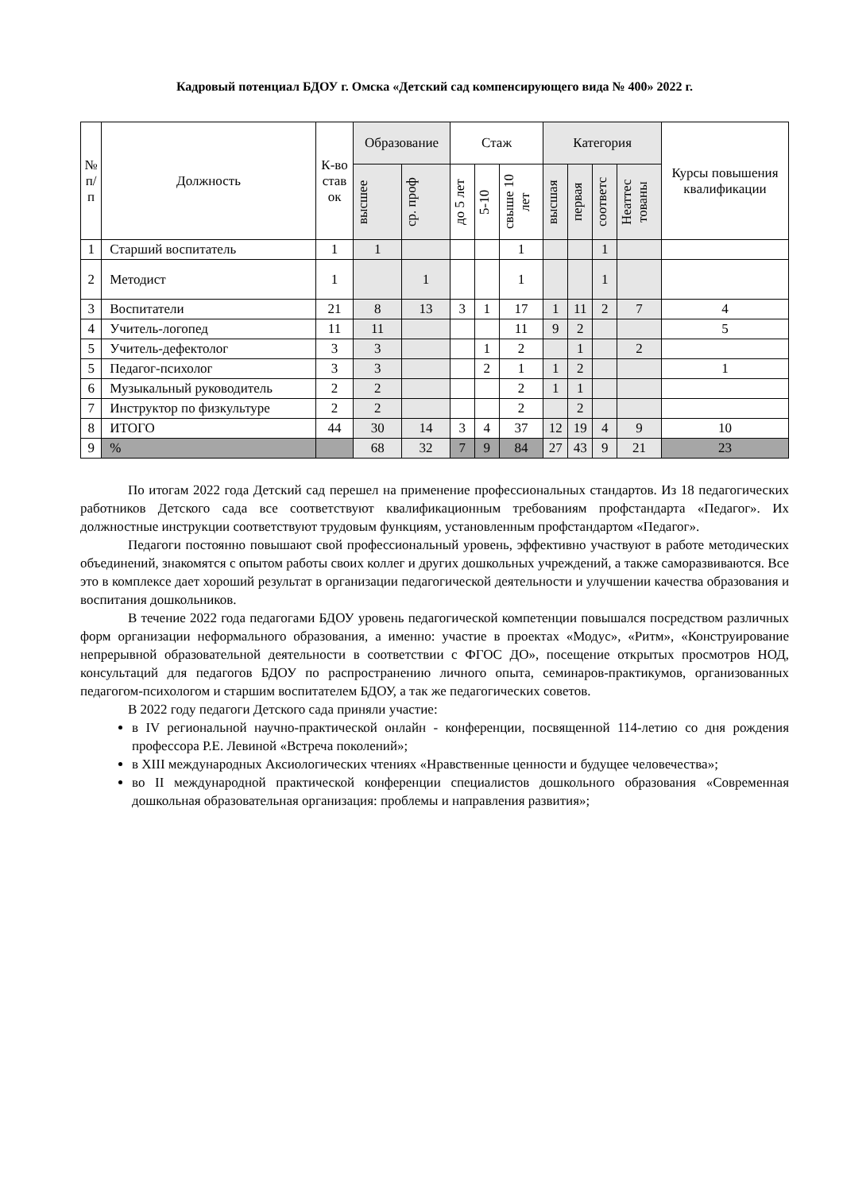Кадровый потенциал БДОУ г. Омска «Детский сад компенсирующего вида № 400» 2022 г.
| № п/ п | Должность | К-во став ок | Образование | | Стаж | | | Категория | | | | Курсы повышения квалификации |
| --- | --- | --- | --- | --- | --- | --- | --- | --- | --- | --- | --- | --- |
| | | | высшее | ср. проф | до 5 лет | 5-10 | свыше 10 лет | высшая | первая | соответс | Неаттес тованы | |
| 1 | Старший воспитатель | 1 | 1 | | | | 1 | | | 1 | | |
| 2 | Методист | 1 | | 1 | | | 1 | | | 1 | | |
| 3 | Воспитатели | 21 | 8 | 13 | 3 | 1 | 17 | 1 | 11 | 2 | 7 | 4 |
| 4 | Учитель-логопед | 11 | 11 | | | | 11 | 9 | 2 | | | 5 |
| 5 | Учитель-дефектолог | 3 | 3 | | | 1 | 2 | | 1 | | 2 | |
| 5 | Педагог-психолог | 3 | 3 | | | 2 | 1 | 1 | 2 | | | 1 |
| 6 | Музыкальный руководитель | 2 | 2 | | | | 2 | 1 | 1 | | | |
| 7 | Инструктор по физкультуре | 2 | 2 | | | | 2 | | 2 | | | |
| 8 | ИТОГО | 44 | 30 | 14 | 3 | 4 | 37 | 12 | 19 | 4 | 9 | 10 |
| 9 | % | | 68 | 32 | 7 | 9 | 84 | 27 | 43 | 9 | 21 | 23 |
По итогам 2022 года Детский сад перешел на применение профессиональных стандартов. Из 18 педагогических работников Детского сада все соответствуют квалификационным требованиям профстандарта «Педагог». Их должностные инструкции соответствуют трудовым функциям, установленным профстандартом «Педагог».
Педагоги постоянно повышают свой профессиональный уровень, эффективно участвуют в работе методических объединений, знакомятся с опытом работы своих коллег и других дошкольных учреждений, а также саморазвиваются. Все это в комплексе дает хороший результат в организации педагогической деятельности и улучшении качества образования и воспитания дошкольников.
В течение 2022 года педагогами БДОУ уровень педагогической компетенции повышался посредством различных форм организации неформального образования, а именно: участие в проектах «Модус», «Ритм», «Конструирование непрерывной образовательной деятельности в соответствии с ФГОС ДО», посещение открытых просмотров НОД, консультаций для педагогов БДОУ по распространению личного опыта, семинаров-практикумов, организованных педагогом-психологом и старшим воспитателем БДОУ, а так же педагогических советов.
В 2022 году педагоги Детского сада приняли участие:
в IV региональной научно-практической онлайн - конференции, посвященной 114-летию со дня рождения профессора Р.Е. Левиной «Встреча поколений»;
в XIII международных Аксиологических чтениях «Нравственные ценности и будущее человечества»;
во II международной практической конференции специалистов дошкольного образования «Современная дошкольная образовательная организация: проблемы и направления развития»;